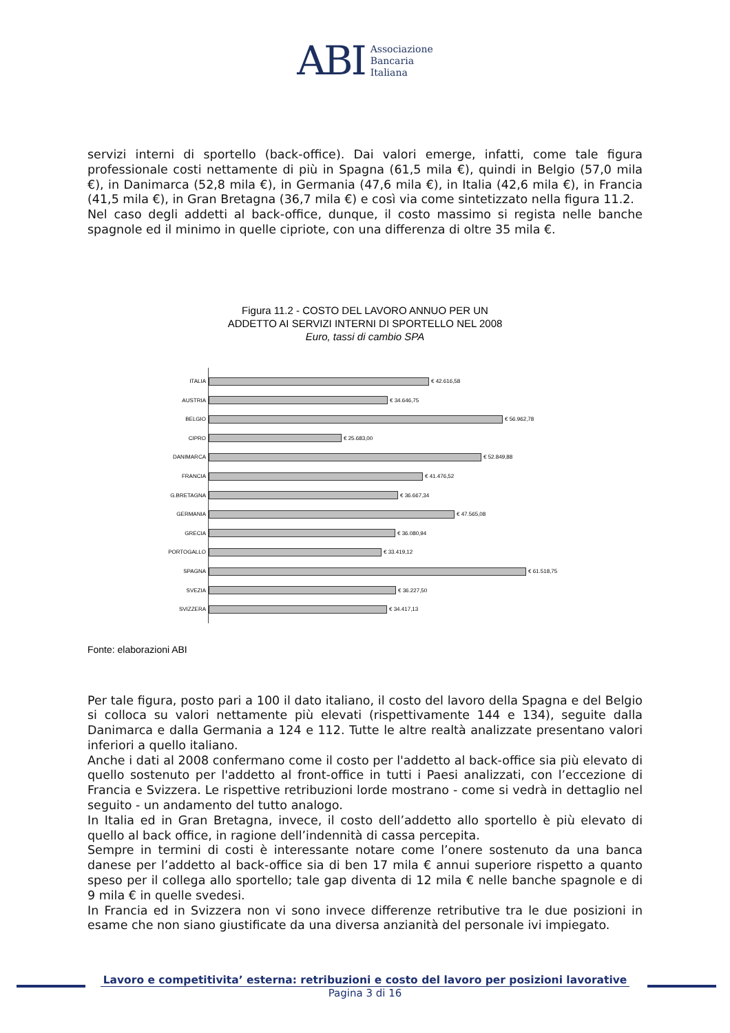ABI Associazione
Bancaria
Italiana
servizi interni di sportello (back-office). Dai valori emerge, infatti, come tale figura professionale costi nettamente di più in Spagna (61,5 mila €), quindi in Belgio (57,0 mila €), in Danimarca (52,8 mila €), in Germania (47,6 mila €), in Italia (42,6 mila €), in Francia (41,5 mila €), in Gran Bretagna (36,7 mila €) e così via come sintetizzato nella figura 11.2.
Nel caso degli addetti al back-office, dunque, il costo massimo si regista nelle banche spagnole ed il minimo in quelle cipriote, con una differenza di oltre 35 mila €.
Figura 11.2 - COSTO DEL LAVORO ANNUO PER UN
ADDETTO AI SERVIZI INTERNI DI SPORTELLO NEL 2008
Euro, tassi di cambio SPA
ITALIA € 42.616,58
AUSTRIA € 34.646,75
BELGIO € 56.962,78
CIPRO € 25.683,00
DANIMARCA € 52.849,88
FRANCIA € 41.476,52
G.BRETAGNA € 36.667,34
GERMANIA € 47.565,08
GRECIA € 36.080,94
PORTOGALLO € 33.419,12
SPAGNA € 61.518,75
SVEZIA € 36.227,50
SVIZZERA € 34.417,13
Fonte: elaborazioni ABI
Per tale figura, posto pari a 100 il dato italiano, il costo del lavoro della Spagna e del Belgio si colloca su valori nettamente più elevati (rispettivamente 144 e 134), seguite dalla Danimarca e dalla Germania a 124 e 112. Tutte le altre realtà analizzate presentano valori inferiori a quello italiano.
Anche i dati al 2008 confermano come il costo per l'addetto al back-office sia più elevato di quello sostenuto per l'addetto al front-office in tutti i Paesi analizzati, con l’eccezione di Francia e Svizzera. Le rispettive retribuzioni lorde mostrano - come si vedrà in dettaglio nel seguito - un andamento del tutto analogo.
In Italia ed in Gran Bretagna, invece, il costo dell’addetto allo sportello è più elevato di quello al back office, in ragione dell’indennità di cassa percepita.
Sempre in termini di costi è interessante notare come l’onere sostenuto da una banca danese per l’addetto al back-office sia di ben 17 mila € annui superiore rispetto a quanto speso per il collega allo sportello; tale gap diventa di 12 mila € nelle banche spagnole e di 9 mila € in quelle svedesi.
In Francia ed in Svizzera non vi sono invece differenze retributive tra le due posizioni in esame che non siano giustificate da una diversa anzianità del personale ivi impiegato.
Lavoro e competitivita’ esterna: retribuzioni e costo del lavoro per posizioni lavorative
Pagina 3 di 16